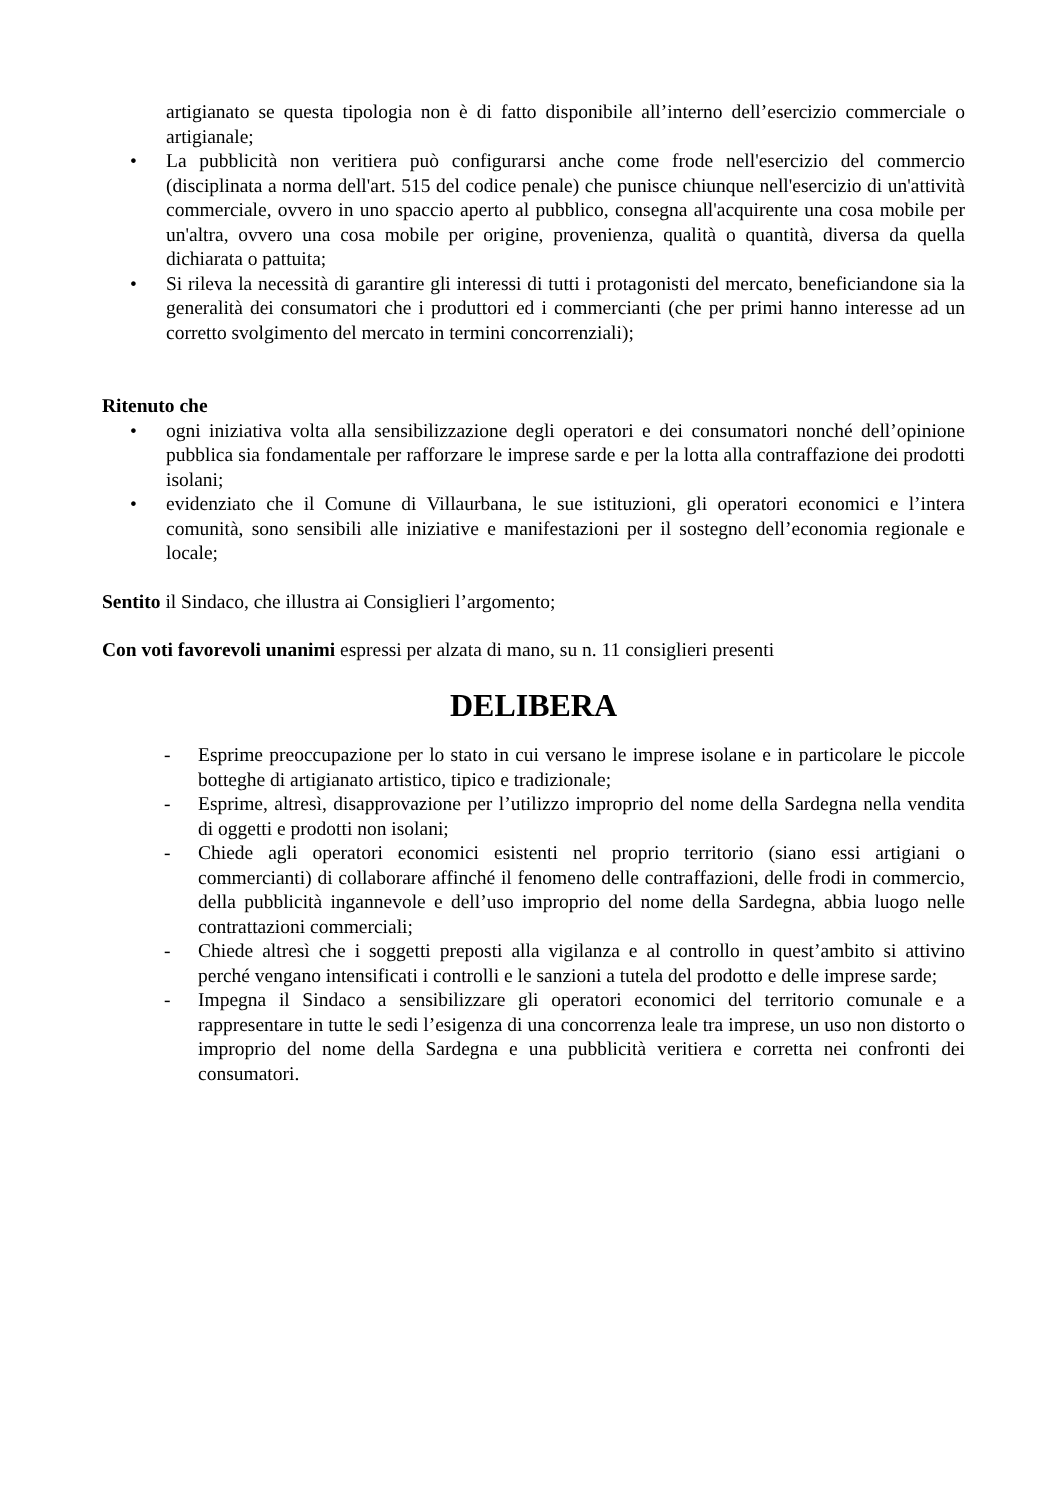artigianato se questa tipologia non è di fatto disponibile all’interno dell’esercizio commerciale o artigianale;
• La pubblicità non veritiera può configurarsi anche come frode nell'esercizio del commercio (disciplinata a norma dell'art. 515 del codice penale) che punisce chiunque nell'esercizio di un'attività commerciale, ovvero in uno spaccio aperto al pubblico, consegna all'acquirente una cosa mobile per un'altra, ovvero una cosa mobile per origine, provenienza, qualità o quantità, diversa da quella dichiarata o pattuita;
• Si rileva la necessità di garantire gli interessi di tutti i protagonisti del mercato, beneficiandone sia la generalità dei consumatori che i produttori ed i commercianti (che per primi hanno interesse ad un corretto svolgimento del mercato in termini concorrenziali);
Ritenuto che
• ogni iniziativa volta alla sensibilizzazione degli operatori e dei consumatori nonché dell’opinione pubblica sia fondamentale per rafforzare le imprese sarde e per la lotta alla contraffazione dei prodotti isolani;
• evidenziato che il Comune di Villaurbana, le sue istituzioni, gli operatori economici e l’intera comunità, sono sensibili alle iniziative e manifestazioni per il sostegno dell’economia regionale e locale;
Sentito il Sindaco, che illustra ai Consiglieri l’argomento;
Con voti favorevoli unanimi espressi per alzata di mano, su n. 11 consiglieri presenti
DELIBERA
- Esprime preoccupazione per lo stato in cui versano le imprese isolane e in particolare le piccole botteghe di artigianato artistico, tipico e tradizionale;
- Esprime, altresì, disapprovazione per l’utilizzo improprio del nome della Sardegna nella vendita di oggetti e prodotti non isolani;
- Chiede agli operatori economici esistenti nel proprio territorio (siano essi artigiani o commercianti) di collaborare affinché il fenomeno delle contraffazioni, delle frodi in commercio, della pubblicità ingannevole e dell’uso improprio del nome della Sardegna, abbia luogo nelle contrattazioni commerciali;
- Chiede altresì che i soggetti preposti alla vigilanza e al controllo in quest’ambito si attivino perché vengano intensificati i controlli e le sanzioni a tutela del prodotto e delle imprese sarde;
- Impegna il Sindaco a sensibilizzare gli operatori economici del territorio comunale e a rappresentare in tutte le sedi l’esigenza di una concorrenza leale tra imprese, un uso non distorto o improprio del nome della Sardegna e una pubblicità veritiera e corretta nei confronti dei consumatori.